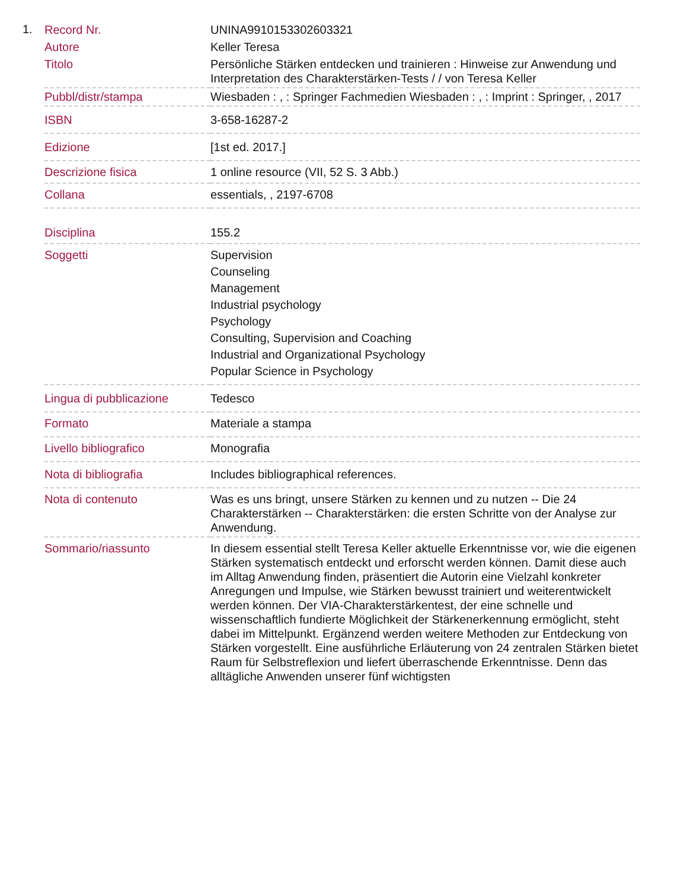1.
| Record Nr. | UNINA9910153302603321 |
| Autore | Keller Teresa |
| Titolo | Persönliche Stärken entdecken und trainieren : Hinweise zur Anwendung und Interpretation des Charakterstärken-Tests / / von Teresa Keller |
| Pubbl/distr/stampa | Wiesbaden : , : Springer Fachmedien Wiesbaden : , : Imprint : Springer, , 2017 |
| ISBN | 3-658-16287-2 |
| Edizione | [1st ed. 2017.] |
| Descrizione fisica | 1 online resource (VII, 52 S. 3 Abb.) |
| Collana | essentials, , 2197-6708 |
| Disciplina | 155.2 |
| Soggetti | Supervision Counseling Management Industrial psychology Psychology Consulting, Supervision and Coaching Industrial and Organizational Psychology Popular Science in Psychology |
| Lingua di pubblicazione | Tedesco |
| Formato | Materiale a stampa |
| Livello bibliografico | Monografia |
| Nota di bibliografia | Includes bibliographical references. |
| Nota di contenuto | Was es uns bringt, unsere Stärken zu kennen und zu nutzen -- Die 24 Charakterstärken -- Charakterstärken: die ersten Schritte von der Analyse zur Anwendung. |
| Sommario/riassunto | In diesem essential stellt Teresa Keller aktuelle Erkenntnisse vor, wie die eigenen Stärken systematisch entdeckt und erforscht werden können. Damit diese auch im Alltag Anwendung finden, präsentiert die Autorin eine Vielzahl konkreter Anregungen und Impulse, wie Stärken bewusst trainiert und weiterentwickelt werden können. Der VIA-Charakterstärkentest, der eine schnelle und wissenschaftlich fundierte Möglichkeit der Stärkenerkennung ermöglicht, steht dabei im Mittelpunkt. Ergänzend werden weitere Methoden zur Entdeckung von Stärken vorgestellt. Eine ausführliche Erläuterung von 24 zentralen Stärken bietet Raum für Selbstreflexion und liefert überraschende Erkenntnisse. Denn das alltägliche Anwenden unserer fünf wichtigsten |